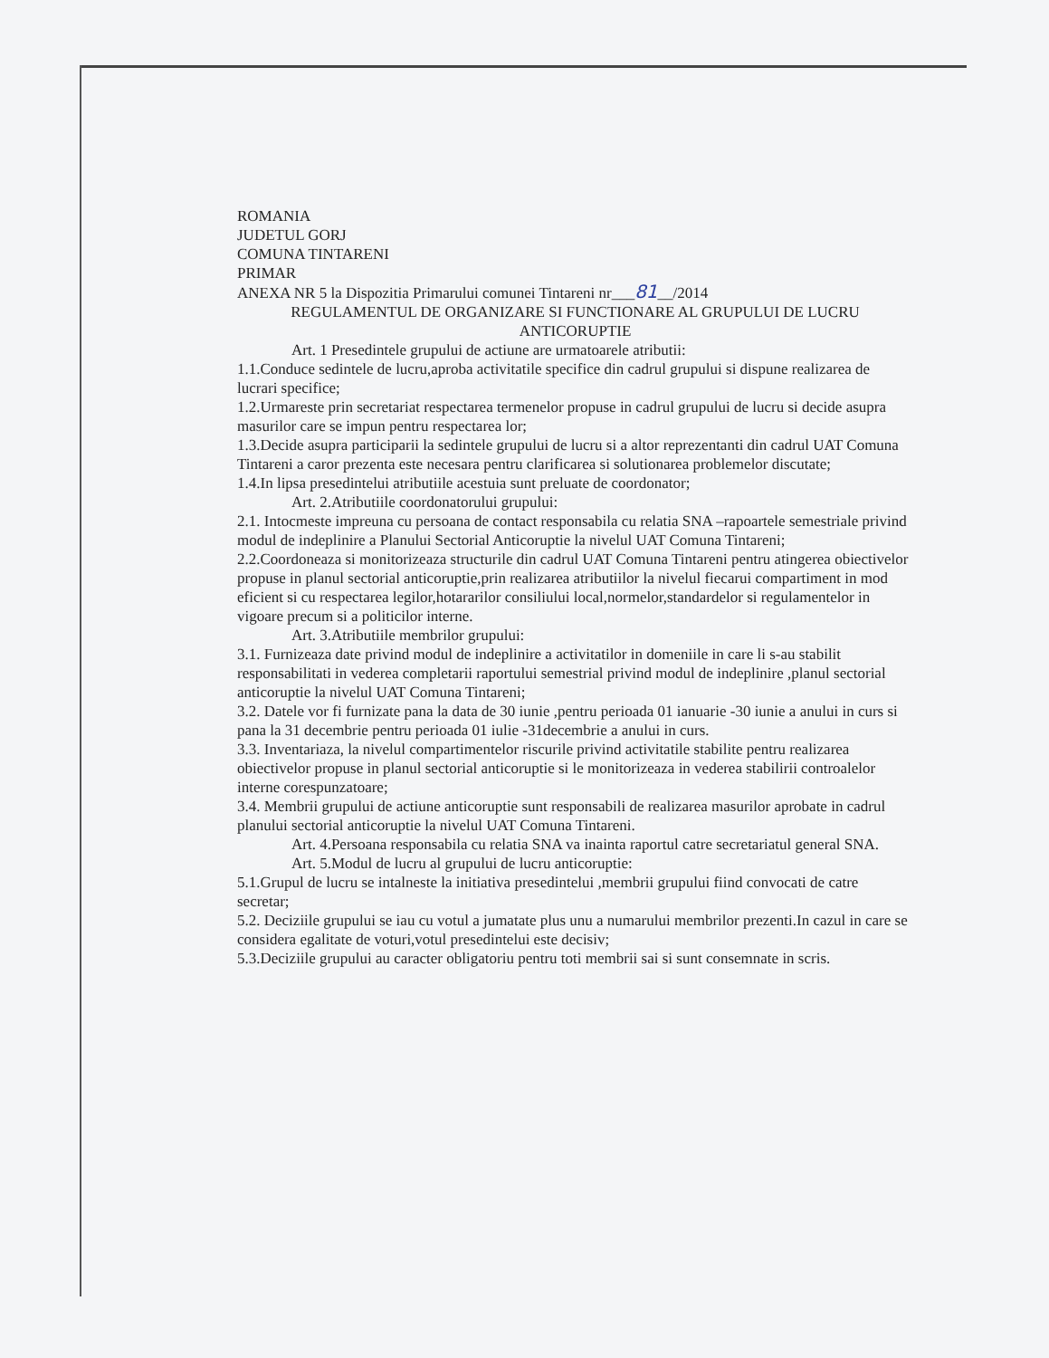ROMANIA
JUDETUL GORJ
COMUNA TINTARENI
PRIMAR
ANEXA NR 5 la Dispozitia Primarului comunei Tintareni nr___81__/2014
REGULAMENTUL DE ORGANIZARE SI FUNCTIONARE AL GRUPULUI DE LUCRU ANTICORUPTIE
Art. 1 Presedintele grupului de actiune are urmatoarele atributii:
1.1.Conduce sedintele de lucru,aproba activitatile specifice din cadrul grupului si dispune realizarea de lucrari specifice;
1.2.Urmareste prin secretariat respectarea termenelor propuse in cadrul grupului de lucru si decide asupra masurilor care se impun pentru respectarea lor;
1.3.Decide asupra participarii la sedintele grupului de lucru si a altor reprezentanti din cadrul UAT Comuna Tintareni a caror prezenta este necesara pentru clarificarea si solutionarea problemelor discutate;
1.4.In lipsa presedintelui atributiile acestuia sunt preluate de coordonator;
Art. 2.Atributiile coordonatorului grupului:
2.1. Intocmeste impreuna cu persoana de contact responsabila cu relatia SNA –rapoartele semestriale privind modul de indeplinire a Planului Sectorial Anticoruptie la nivelul UAT Comuna Tintareni;
2.2.Coordoneaza si monitorizeaza structurile din cadrul UAT Comuna Tintareni pentru atingerea obiectivelor propuse in planul sectorial anticoruptie,prin realizarea atributiilor la nivelul fiecarui compartiment in mod eficient si cu respectarea legilor,hotararilor consiliului local,normelor,standardelor si regulamentelor in vigoare precum si a politicilor interne.
Art. 3.Atributiile membrilor grupului:
3.1. Furnizeaza date privind modul de indeplinire a activitatilor in domeniile in care li s-au stabilit responsabilitati in vederea completarii raportului semestrial privind modul de indeplinire ,planul sectorial anticoruptie la nivelul UAT Comuna Tintareni;
3.2. Datele vor fi furnizate pana la data de 30 iunie ,pentru perioada 01 ianuarie -30 iunie a anului in curs si pana la 31 decembrie pentru perioada 01 iulie -31decembrie a anului in curs.
3.3. Inventariaza, la nivelul compartimentelor riscurile privind activitatile stabilite pentru realizarea obiectivelor propuse in planul sectorial anticoruptie si le monitorizeaza in vederea stabilirii controalelor interne corespunzatoare;
3.4. Membrii grupului de actiune anticoruptie sunt responsabili de realizarea masurilor aprobate in cadrul planului sectorial anticoruptie la nivelul UAT Comuna Tintareni.
Art. 4.Persoana responsabila cu relatia SNA va inainta raportul catre secretariatul general SNA.
Art. 5.Modul de lucru al grupului de lucru anticoruptie:
5.1.Grupul de lucru se intalneste la initiativa presedintelui ,membrii grupului fiind convocati de catre secretar;
5.2. Deciziile grupului se iau cu votul a jumatate plus unu a numarului membrilor prezenti.In cazul in care se considera egalitate de voturi,votul presedintelui este decisiv;
5.3.Deciziile grupului au caracter obligatoriu pentru toti membrii sai si sunt consemnate in scris.